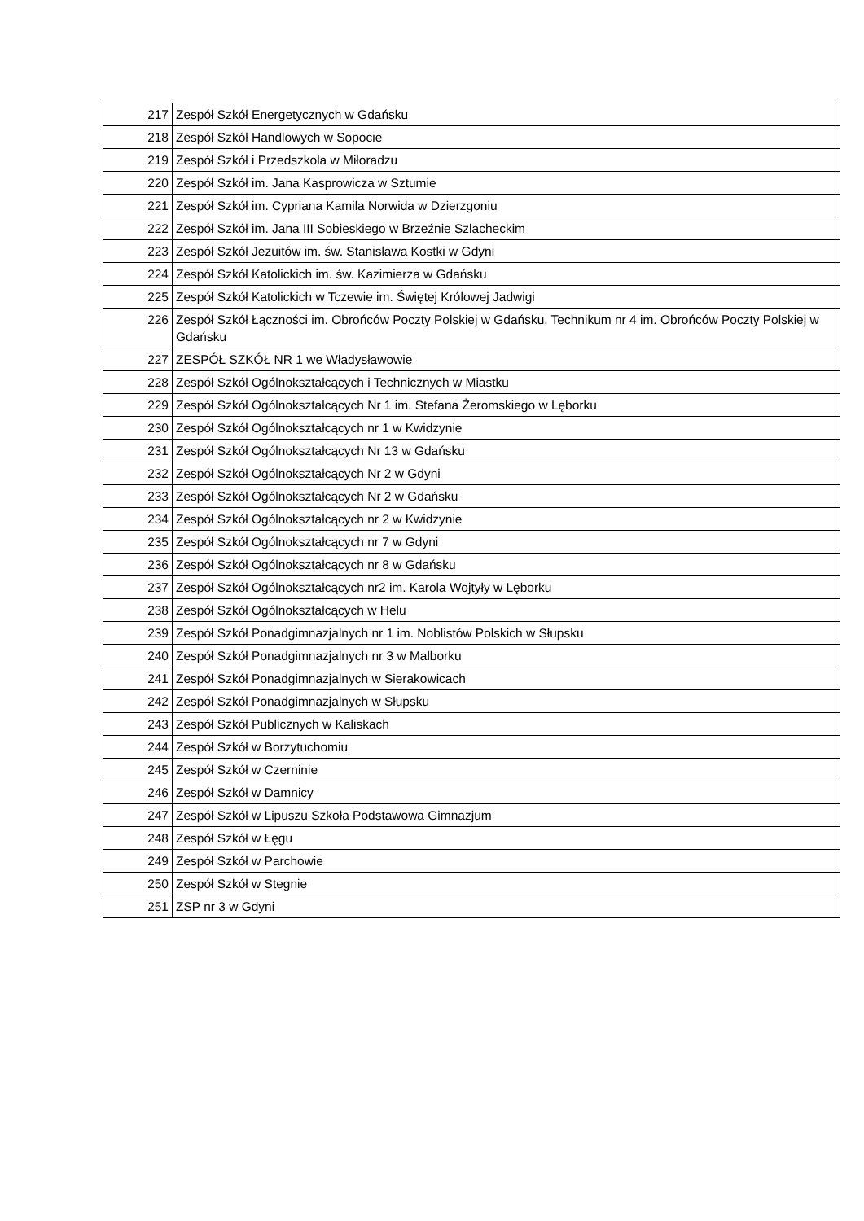| 217 | Zespół Szkół Energetycznych w Gdańsku |
| 218 | Zespół Szkół Handlowych w Sopocie |
| 219 | Zespół Szkół i Przedszkola w Miłoradzu |
| 220 | Zespół Szkół im. Jana Kasprowicza w Sztumie |
| 221 | Zespół Szkół im. Cypriana Kamila Norwida w Dzierzgoniu |
| 222 | Zespół Szkół im. Jana III Sobieskiego w Brzeźnie Szlacheckim |
| 223 | Zespół Szkół Jezuitów im. św. Stanisława Kostki w Gdyni |
| 224 | Zespół Szkół Katolickich im. św. Kazimierza w Gdańsku |
| 225 | Zespół Szkół Katolickich w Tczewie im. Świętej Królowej Jadwigi |
| 226 | Zespół Szkół Łączności im. Obrońców Poczty Polskiej w Gdańsku, Technikum nr 4 im. Obrońców Poczty Polskiej w Gdańsku |
| 227 | ZESPÓŁ SZKÓŁ NR 1 we Władysławowie |
| 228 | Zespół Szkół Ogólnokształcących i Technicznych w Miastku |
| 229 | Zespół Szkół Ogólnokształcących Nr 1 im. Stefana Żeromskiego w Lęborku |
| 230 | Zespół Szkół Ogólnokształcących nr 1 w Kwidzynie |
| 231 | Zespół Szkół Ogólnokształcących Nr 13 w Gdańsku |
| 232 | Zespół Szkół Ogólnokształcących Nr 2 w Gdyni |
| 233 | Zespół Szkół Ogólnokształcących Nr 2 w Gdańsku |
| 234 | Zespół Szkół Ogólnokształcących nr 2 w Kwidzynie |
| 235 | Zespół Szkół Ogólnokształcących nr 7 w Gdyni |
| 236 | Zespół Szkół Ogólnokształcących nr 8 w Gdańsku |
| 237 | Zespół Szkół Ogólnokształcących nr2 im. Karola Wojtyły w Lęborku |
| 238 | Zespół Szkół Ogólnokształcących w Helu |
| 239 | Zespół Szkół Ponadgimnazjalnych nr 1 im. Noblistów Polskich w Słupsku |
| 240 | Zespół Szkół Ponadgimnazjalnych nr 3 w Malborku |
| 241 | Zespół Szkół Ponadgimnazjalnych w Sierakowicach |
| 242 | Zespół Szkół Ponadgimnazjalnych w Słupsku |
| 243 | Zespół Szkół Publicznych w Kaliskach |
| 244 | Zespół Szkół w Borzytuchomiu |
| 245 | Zespół Szkół w Czerninie |
| 246 | Zespół Szkół w Damnicy |
| 247 | Zespół Szkół w Lipuszu Szkoła Podstawowa Gimnazjum |
| 248 | Zespół Szkół w Łęgu |
| 249 | Zespół Szkół w Parchowie |
| 250 | Zespół Szkół w Stegnie |
| 251 | ZSP nr 3 w Gdyni |